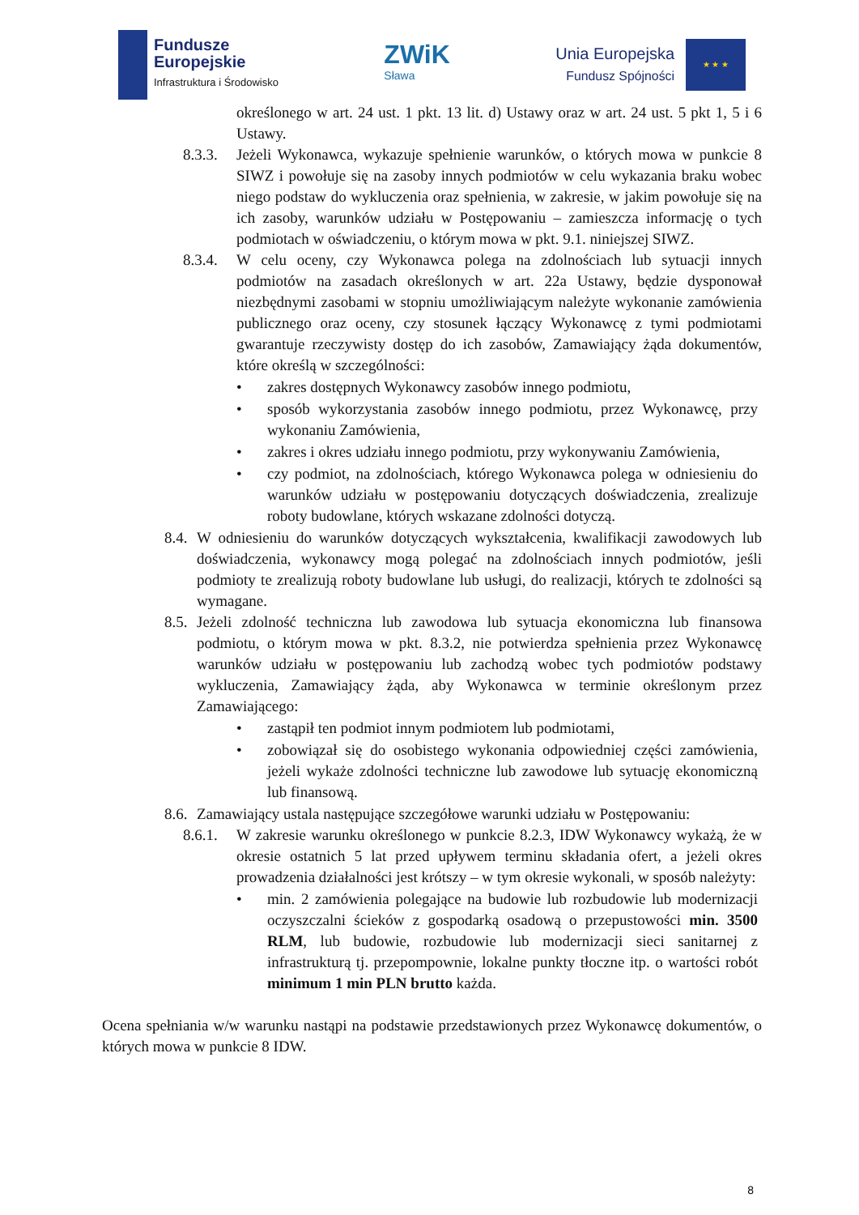Fundusze
Europejskie
Infrastruktura i Środowisko
ZWiK
Sława
Unia Europejska
Fundusz Spójności
★ ★ ★
określonego w art. 24 ust. 1 pkt. 13 lit. d) Ustawy oraz w art. 24 ust. 5 pkt 1, 5 i 6 Ustawy.
8.3.3.
Jeżeli Wykonawca, wykazuje spełnienie warunków, o których mowa w punkcie 8 SIWZ i powołuje się na zasoby innych podmiotów w celu wykazania braku wobec niego podstaw do wykluczenia oraz spełnienia, w zakresie, w jakim powołuje się na ich zasoby, warunków udziału w Postępowaniu – zamieszcza informację o tych podmiotach w oświadczeniu, o którym mowa w pkt. 9.1. niniejszej SIWZ.
8.3.4.
W celu oceny, czy Wykonawca polega na zdolnościach lub sytuacji innych podmiotów na zasadach określonych w art. 22a Ustawy, będzie dysponował niezbędnymi zasobami w stopniu umożliwiającym należyte wykonanie zamówienia publicznego oraz oceny, czy stosunek łączący Wykonawcę z tymi podmiotami gwarantuje rzeczywisty dostęp do ich zasobów, Zamawiający żąda dokumentów, które określą w szczególności:
• zakres dostępnych Wykonawcy zasobów innego podmiotu,
• sposób wykorzystania zasobów innego podmiotu, przez Wykonawcę, przy wykonaniu Zamówienia,
• zakres i okres udziału innego podmiotu, przy wykonywaniu Zamówienia,
• czy podmiot, na zdolnościach, którego Wykonawca polega w odniesieniu do warunków udziału w postępowaniu dotyczących doświadczenia, zrealizuje roboty budowlane, których wskazane zdolności dotyczą.
8.4.
W odniesieniu do warunków dotyczących wykształcenia, kwalifikacji zawodowych lub doświadczenia, wykonawcy mogą polegać na zdolnościach innych podmiotów, jeśli podmioty te zrealizują roboty budowlane lub usługi, do realizacji, których te zdolności są wymagane.
8.5.
Jeżeli zdolność techniczna lub zawodowa lub sytuacja ekonomiczna lub finansowa podmiotu, o którym mowa w pkt. 8.3.2, nie potwierdza spełnienia przez Wykonawcę warunków udziału w postępowaniu lub zachodzą wobec tych podmiotów podstawy wykluczenia, Zamawiający żąda, aby Wykonawca w terminie określonym przez Zamawiającego:
• zastąpił ten podmiot innym podmiotem lub podmiotami,
• zobowiązał się do osobistego wykonania odpowiedniej części zamówienia, jeżeli wykaże zdolności techniczne lub zawodowe lub sytuację ekonomiczną lub finansową.
8.6.
Zamawiający ustala następujące szczegółowe warunki udziału w Postępowaniu:
8.6.1.
W zakresie warunku określonego w punkcie 8.2.3, IDW Wykonawcy wykażą, że w okresie ostatnich 5 lat przed upływem terminu składania ofert, a jeżeli okres prowadzenia działalności jest krótszy – w tym okresie wykonali, w sposób należyty:
• min. 2 zamówienia polegające na budowie lub rozbudowie lub modernizacji oczyszczalni ścieków z gospodarką osadową o przepustowości min. 3500 RLM, lub budowie, rozbudowie lub modernizacji sieci sanitarnej z infrastrukturą tj. przepompownie, lokalne punkty tłoczne itp. o wartości robót minimum 1 min PLN brutto każda.
Ocena spełniania w/w warunku nastąpi na podstawie przedstawionych przez Wykonawcę dokumentów, o których mowa w punkcie 8 IDW.
8